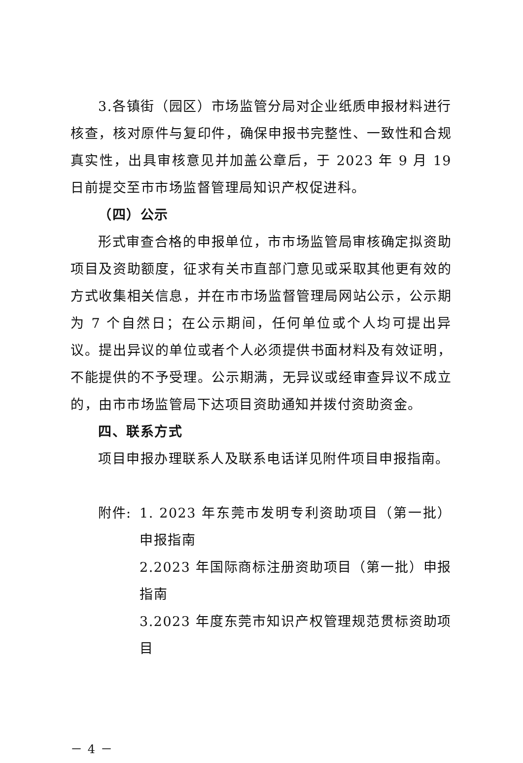3.各镇街（园区）市场监管分局对企业纸质申报材料进行核查，核对原件与复印件，确保申报书完整性、一致性和合规真实性，出具审核意见并加盖公章后，于 2023 年 9 月 19 日前提交至市市场监督管理局知识产权促进科。
（四）公示
形式审查合格的申报单位，市市场监管局审核确定拟资助项目及资助额度，征求有关市直部门意见或采取其他更有效的方式收集相关信息，并在市市场监督管理局网站公示，公示期为 7 个自然日；在公示期间，任何单位或个人均可提出异议。提出异议的单位或者个人必须提供书面材料及有效证明，不能提供的不予受理。公示期满，无异议或经审查异议不成立的，由市市场监管局下达项目资助通知并拨付资助资金。
四、联系方式
项目申报办理联系人及联系电话详见附件项目申报指南。
附件: 1. 2023 年东莞市发明专利资助项目（第一批）申报指南
2.2023 年国际商标注册资助项目（第一批）申报指南
3.2023 年度东莞市知识产权管理规范贯标资助项目
－ 4 －